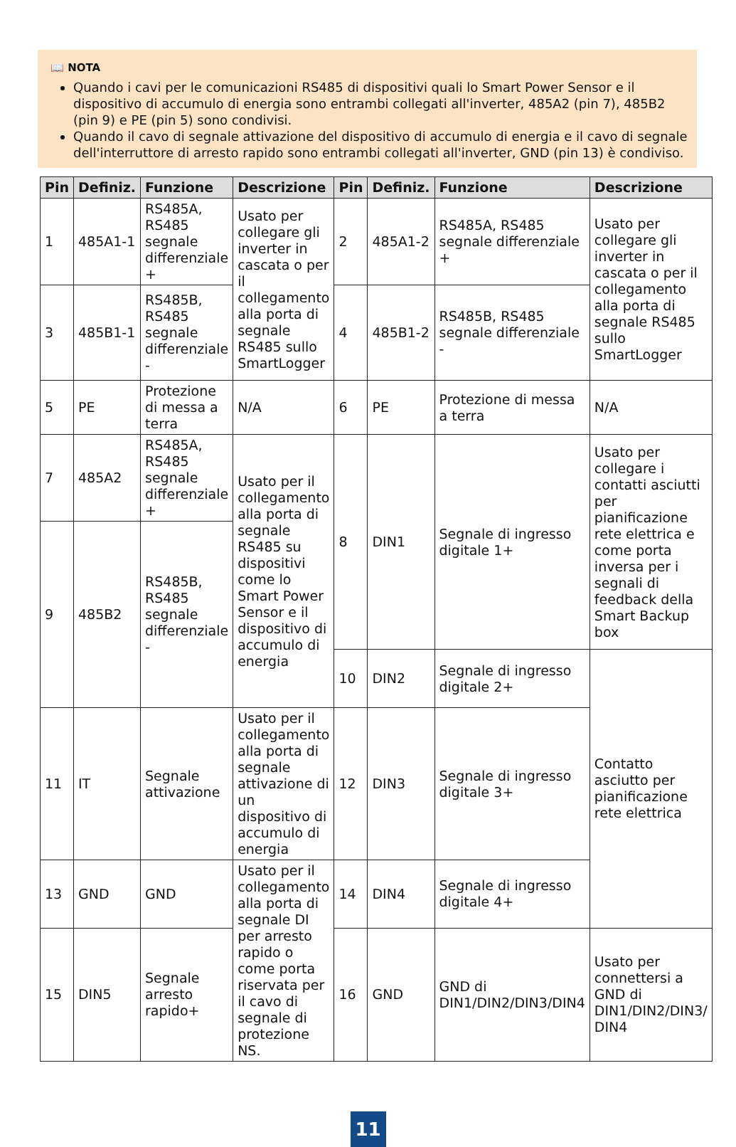📖 NOTA
Quando i cavi per le comunicazioni RS485 di dispositivi quali lo Smart Power Sensor e il dispositivo di accumulo di energia sono entrambi collegati all'inverter, 485A2 (pin 7), 485B2 (pin 9) e PE (pin 5) sono condivisi.
Quando il cavo di segnale attivazione del dispositivo di accumulo di energia e il cavo di segnale dell'interruttore di arresto rapido sono entrambi collegati all'inverter, GND (pin 13) è condiviso.
| Pin | Definiz. | Funzione | Descrizione | Pin | Definiz. | Funzione | Descrizione |
| --- | --- | --- | --- | --- | --- | --- | --- |
| 1 | 485A1-1 | RS485A, RS485 segnale differenziale + | Usato per collegare gli inverter in cascata o per il collegamento alla porta di segnale RS485 sullo SmartLogger | 2 | 485A1-2 | RS485A, RS485 segnale differenziale + | Usato per collegare gli inverter in cascata o per il collegamento alla porta di segnale RS485 sullo SmartLogger |
| 3 | 485B1-1 | RS485B, RS485 segnale differenziale - | | 4 | 485B1-2 | RS485B, RS485 segnale differenziale - | |
| 5 | PE | Protezione di messa a terra | N/A | 6 | PE | Protezione di messa a terra | N/A |
| 7 | 485A2 | RS485A, RS485 segnale differenziale + | Usato per il collegamento alla porta di segnale RS485 su dispositivi come lo Smart Power Sensor e il dispositivo di accumulo di energia | 8 | DIN1 | Segnale di ingresso digitale 1+ | Usato per collegare i contatti asciutti per pianificazione rete elettrica e come porta inversa per i segnali di feedback della Smart Backup box |
| 9 | 485B2 | RS485B, RS485 segnale differenziale - | | | | | |
| | | | | 10 | DIN2 | Segnale di ingresso digitale 2+ | Contatto asciutto per pianificazione rete elettrica |
| 11 | IT | Segnale attivazione | Usato per il collegamento alla porta di segnale attivazione di un dispositivo di accumulo di energia | 12 | DIN3 | Segnale di ingresso digitale 3+ | |
| 13 | GND | GND | Usato per il collegamento alla porta di segnale DI per arresto rapido o come porta riservata per il cavo di segnale di protezione NS. | 14 | DIN4 | Segnale di ingresso digitale 4+ | |
| 15 | DIN5 | Segnale arresto rapido+ | | 16 | GND | GND di DIN1/DIN2/DIN3/DIN4 | Usato per connettersi a GND di DIN1/DIN2/DIN3/ DIN4 |
11